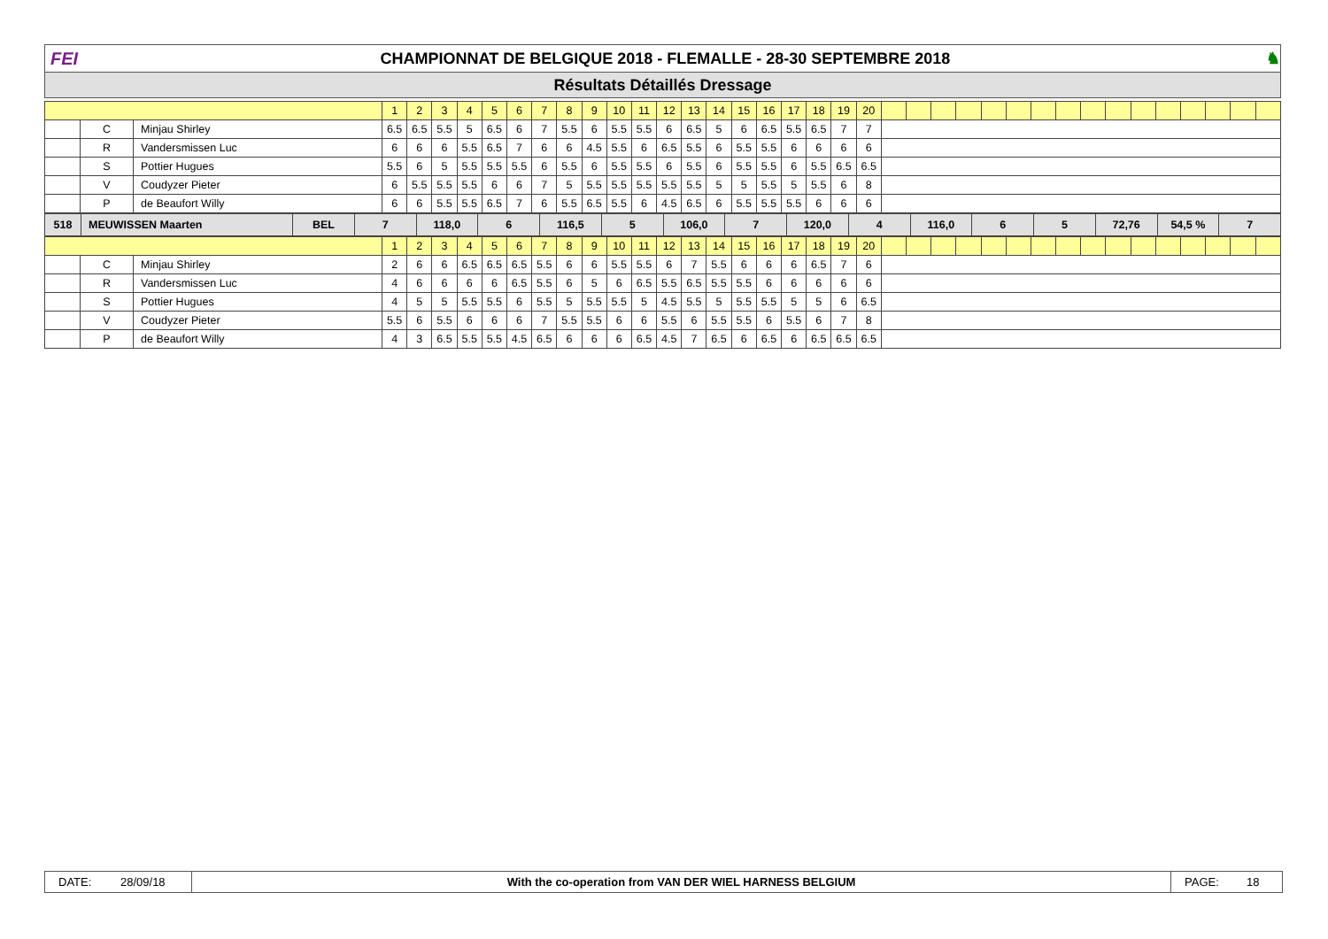FEI
CHAMPIONNAT DE BELGIQUE 2018 - FLEMALLE - 28-30 SEPTEMBRE 2018
♞
Résultats Détaillés Dressage
| | | | 1 | 2 | 3 | 4 | 5 | 6 | 7 | 8 | 9 | 10 | 11 | 12 | 13 | 14 | 15 | 16 | 17 | 18 | 19 | 20 | | | | | | | | | | | | | | | | |
| | C | Minjau Shirley | 6.5 | 6.5 | 5.5 | 5 | 6.5 | 6 | 7 | 5.5 | 6 | 5.5 | 5.5 | 6 | 6.5 | 5 | 6 | 6.5 | 5.5 | 6.5 | 7 | 7 | | | | | | | | | | | | | | | | |
| | R | Vandersmissen Luc | 6 | 6 | 6 | 5.5 | 6.5 | 7 | 6 | 6 | 4.5 | 5.5 | 6 | 6.5 | 5.5 | 6 | 5.5 | 5.5 | 6 | 6 | 6 | 6 | | | | | | | | | | | | | | | | |
| | S | Pottier Hugues | 5.5 | 6 | 5 | 5.5 | 5.5 | 5.5 | 6 | 5.5 | 6 | 5.5 | 5.5 | 6 | 5.5 | 6 | 5.5 | 5.5 | 6 | 5.5 | 6.5 | 6.5 | | | | | | | | | | | | | | | | |
| | V | Coudyzer Pieter | 6 | 5.5 | 5.5 | 5.5 | 6 | 6 | 7 | 5 | 5.5 | 5.5 | 5.5 | 5.5 | 5.5 | 5 | 5 | 5.5 | 5 | 5.5 | 6 | 8 | | | | | | | | | | | | | | | | |
| | P | de Beaufort Willy | 6 | 6 | 5.5 | 5.5 | 6.5 | 7 | 6 | 5.5 | 6.5 | 5.5 | 6 | 4.5 | 6.5 | 6 | 5.5 | 5.5 | 5.5 | 6 | 6 | 6 | | | | | | | | | | | | | | | | |
| 518 | MEUWISSEN Maarten | BEL | 7 | 118,0 | 6 | 116,5 | 5 | 106,0 | 7 | 120,0 | 4 | 116,0 | 6 | 5 | 72,76 | 54,5 % | 7 |
| | | | 1 | 2 | 3 | 4 | 5 | 6 | 7 | 8 | 9 | 10 | 11 | 12 | 13 | 14 | 15 | 16 | 17 | 18 | 19 | 20 | | | | | | | | | | | | | | | | |
| | C | Minjau Shirley | 2 | 6 | 6 | 6.5 | 6.5 | 6.5 | 5.5 | 6 | 6 | 5.5 | 5.5 | 6 | 7 | 5.5 | 6 | 6 | 6 | 6.5 | 7 | 6 | | | | | | | | | | | | | | | | |
| | R | Vandersmissen Luc | 4 | 6 | 6 | 6 | 6 | 6.5 | 5.5 | 6 | 5 | 6 | 6.5 | 5.5 | 6.5 | 5.5 | 5.5 | 6 | 6 | 6 | 6 | 6 | | | | | | | | | | | | | | | | |
| | S | Pottier Hugues | 4 | 5 | 5 | 5.5 | 5.5 | 6 | 5.5 | 5 | 5.5 | 5.5 | 5 | 4.5 | 5.5 | 5 | 5.5 | 5.5 | 5 | 5 | 6 | 6.5 | | | | | | | | | | | | | | | | |
| | V | Coudyzer Pieter | 5.5 | 6 | 5.5 | 6 | 6 | 6 | 7 | 5.5 | 5.5 | 6 | 6 | 5.5 | 6 | 5.5 | 5.5 | 6 | 5.5 | 6 | 7 | 8 | | | | | | | | | | | | | | | | |
| | P | de Beaufort Willy | 4 | 3 | 6.5 | 5.5 | 5.5 | 4.5 | 6.5 | 6 | 6 | 6 | 6.5 | 4.5 | 7 | 6.5 | 6 | 6.5 | 6 | 6.5 | 6.5 | 6.5 | | | | | | | | | | | | | | | | |
DATE: 28/09/18 With the co-operation from VAN DER WIEL HARNESS BELGIUM
PAGE: 18